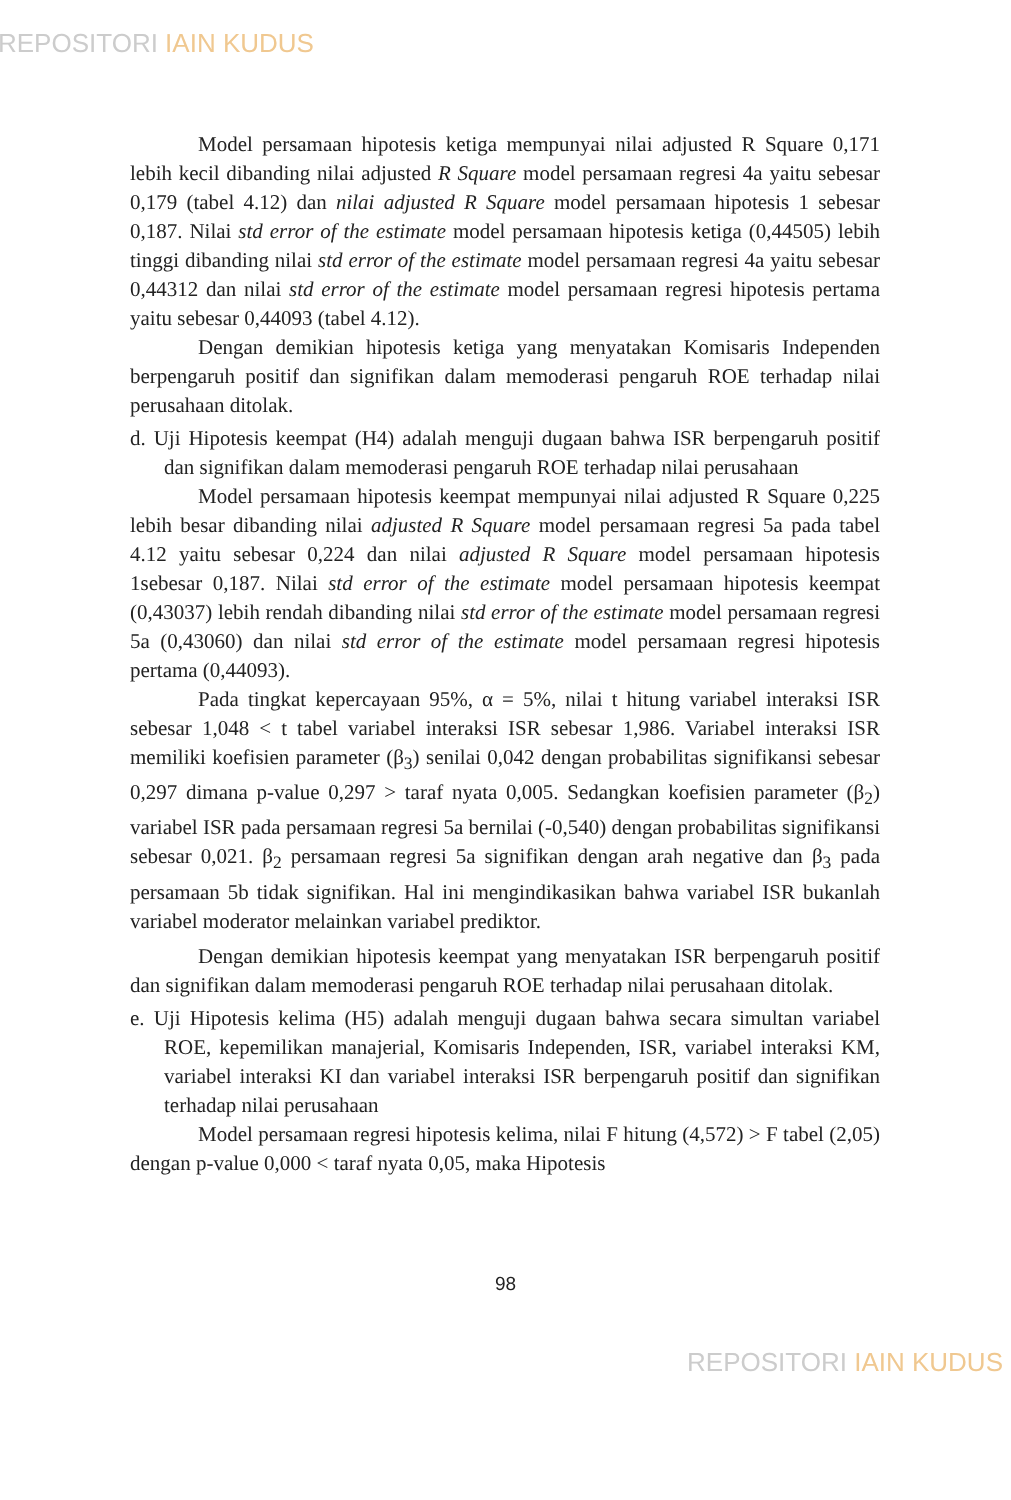REPOSITORI IAIN KUDUS
Model persamaan hipotesis ketiga mempunyai nilai adjusted R Square 0,171 lebih kecil dibanding nilai adjusted R Square model persamaan regresi 4a yaitu sebesar 0,179 (tabel 4.12) dan nilai adjusted R Square model persamaan hipotesis 1 sebesar 0,187. Nilai std error of the estimate model persamaan hipotesis ketiga (0,44505) lebih tinggi dibanding nilai std error of the estimate model persamaan regresi 4a yaitu sebesar 0,44312 dan nilai std error of the estimate model persamaan regresi hipotesis pertama yaitu sebesar 0,44093 (tabel 4.12).
Dengan demikian hipotesis ketiga yang menyatakan Komisaris Independen berpengaruh positif dan signifikan dalam memoderasi pengaruh ROE terhadap nilai perusahaan ditolak.
d. Uji Hipotesis keempat (H4) adalah menguji dugaan bahwa ISR berpengaruh positif dan signifikan dalam memoderasi pengaruh ROE terhadap nilai perusahaan
Model persamaan hipotesis keempat mempunyai nilai adjusted R Square 0,225 lebih besar dibanding nilai adjusted R Square model persamaan regresi 5a pada tabel 4.12 yaitu sebesar 0,224 dan nilai adjusted R Square model persamaan hipotesis 1sebesar 0,187. Nilai std error of the estimate model persamaan hipotesis keempat (0,43037) lebih rendah dibanding nilai std error of the estimate model persamaan regresi 5a (0,43060) dan nilai std error of the estimate model persamaan regresi hipotesis pertama (0,44093).
Pada tingkat kepercayaan 95%, α = 5%, nilai t hitung variabel interaksi ISR sebesar 1,048 < t tabel variabel interaksi ISR sebesar 1,986. Variabel interaksi ISR memiliki koefisien parameter (β<sub>3</sub>) senilai 0,042 dengan probabilitas signifikansi sebesar 0,297 dimana p-value 0,297 > taraf nyata 0,005. Sedangkan koefisien parameter (β<sub>2</sub>) variabel ISR pada persamaan regresi 5a bernilai (-0,540) dengan probabilitas signifikansi sebesar 0,021. β<sub>2</sub> persamaan regresi 5a signifikan dengan arah negative dan β<sub>3</sub> pada persamaan 5b tidak signifikan. Hal ini mengindikasikan bahwa variabel ISR bukanlah variabel moderator melainkan variabel prediktor.
Dengan demikian hipotesis keempat yang menyatakan ISR berpengaruh positif dan signifikan dalam memoderasi pengaruh ROE terhadap nilai perusahaan ditolak.
e. Uji Hipotesis kelima (H5) adalah menguji dugaan bahwa secara simultan variabel ROE, kepemilikan manajerial, Komisaris Independen, ISR, variabel interaksi KM, variabel interaksi KI dan variabel interaksi ISR berpengaruh positif dan signifikan terhadap nilai perusahaan
Model persamaan regresi hipotesis kelima, nilai F hitung (4,572) > F tabel (2,05) dengan p-value 0,000 < taraf nyata 0,05, maka Hipotesis
98
REPOSITORI IAIN KUDUS